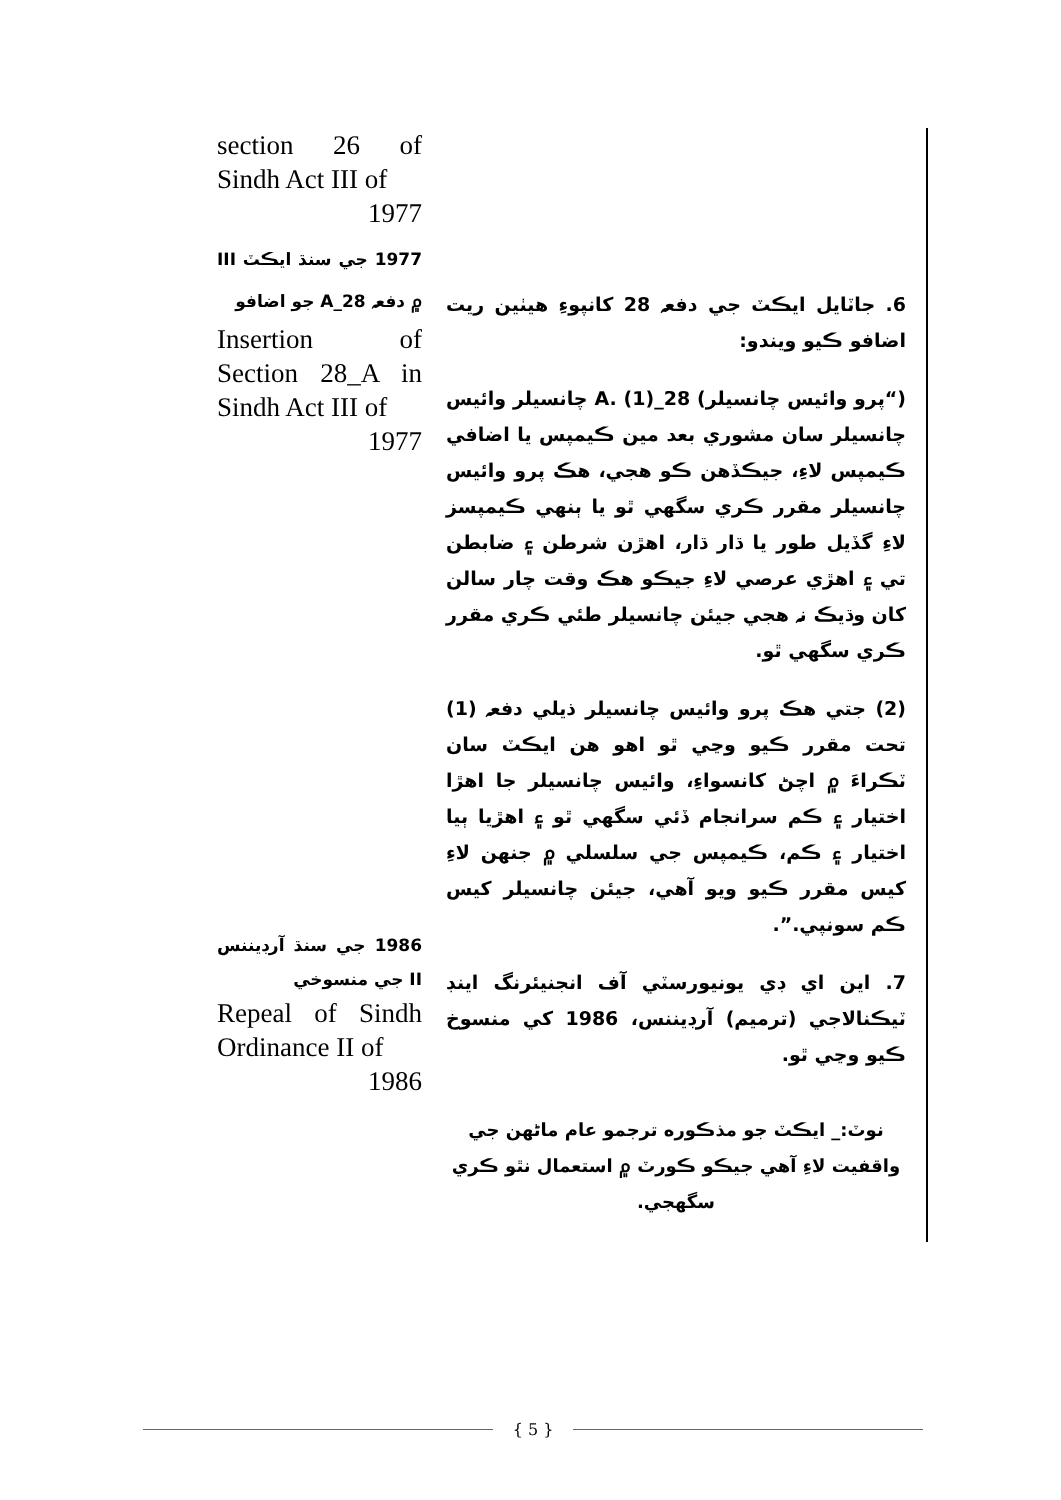6. جاٽايل ايڪٽ جي دفعہ 28 کانپوءِ هيٺين ريت اضافو ڪيو ويندو:
(“پرو وائيس چانسيلر) 28_A. (1) چانسيلر وائيس چانسيلر سان مشوري بعد مين ڪيمپس يا اضافي ڪيمپس لاءِ، جيڪڏهن ڪو هجي، هڪ پرو وائيس چانسيلر مقرر ڪري سگهي ٿو يا ٻنهي ڪيمپسز لاءِ گڏيل طور يا ڌار ڌار، اهڙن شرطن ۽ ضابطن تي ۽ اهڙي عرصي لاءِ جيڪو هڪ وقت چار سالن کان وڌيڪ نہ هجي جيئن چانسيلر طئي ڪري مقرر ڪري سگهي ٿو.
(2) جتي هڪ پرو وائيس چانسيلر ذيلي دفعہ (1) تحت مقرر ڪيو وڃي ٿو اهو هن ايڪٽ سان ٽڪراءَ ۾ اچڻ کانسواءِ، وائيس چانسيلر جا اهڙا اختيار ۽ ڪم سرانجام ڏئي سگهي ٿو ۽ اهڙيا ٻيا اختيار ۽ ڪم، ڪيمپس جي سلسلي ۾ جنهن لاءِ کيس مقرر ڪيو ويو آهي، جيئن چانسيلر کيس ڪم سونپي.”.
7. اين اي ڊي يونيورسٽي آف انجنيئرنگ اينڊ ٽيڪنالاجي (ترميم) آرڊيننس، 1986 کي منسوخ ڪيو وڃي ٿو.
نوٽ:_ ايڪٽ جو مذڪوره ترجمو عام ماڻهن جي واقفيت لاءِ آهي جيڪو ڪورٽ ۾ استعمال نٿو ڪري سگهجي.
section 26 of Sindh Act III of
1977
1977 جي سنڌ ايڪٽ III ۾ دفعہ 28_A جو اضافو
Insertion of Section 28_A in Sindh Act III of
1977
1986 جي سنڌ آرڊيننس II جي منسوخي
Repeal of Sindh Ordinance II of
1986
{ 5 }